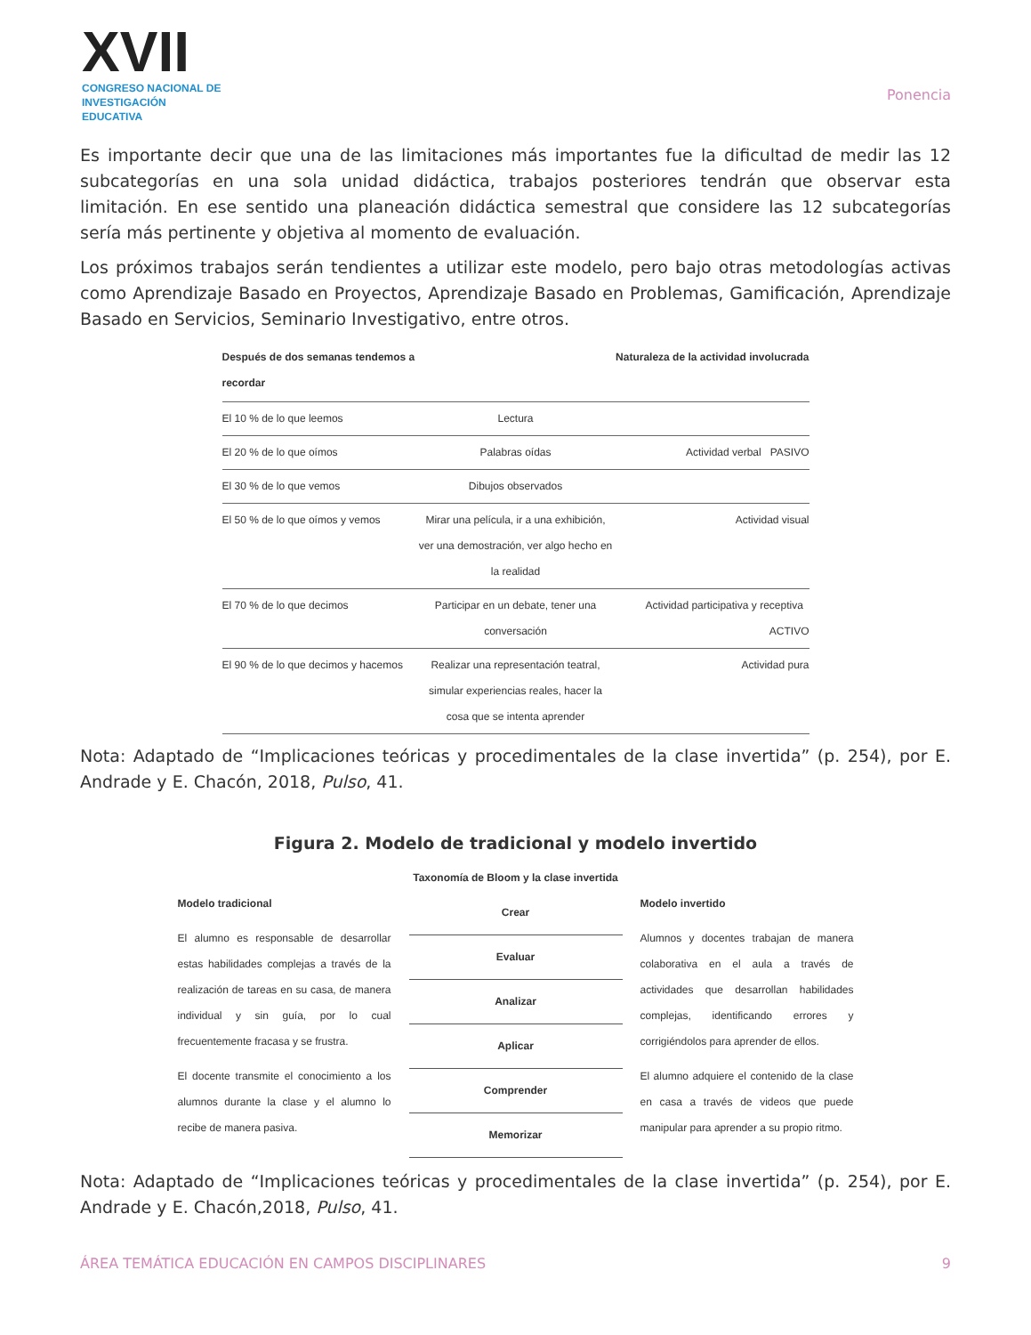XVII
CONGRESO NACIONAL DE
INVESTIGACIÓN EDUCATIVA
Ponencia
Es importante decir que una de las limitaciones más importantes fue la dificultad de medir las 12 subcategorías en una sola unidad didáctica, trabajos posteriores tendrán que observar esta limitación. En ese sentido una planeación didáctica semestral que considere las 12 subcategorías sería más pertinente y objetiva al momento de evaluación.
Los próximos trabajos serán tendientes a utilizar este modelo, pero bajo otras metodologías activas como Aprendizaje Basado en Proyectos, Aprendizaje Basado en Problemas, Gamificación, Aprendizaje Basado en Servicios, Seminario Investigativo, entre otros.
Después de dos semanas tendemos a recordar
Naturaleza de la actividad involucrada
El 10 % de lo que leemos Lectura
El 20 % de lo que oímos Palabras oídas Actividad verbal PASIVO
El 30 % de lo que vemos Dibujos observados
El 50 % de lo que oímos y vemos
Mirar una película, ir a una exhibición, ver una demostración, ver algo hecho en la realidad
Actividad visual
El 70 % de lo que decimos Participar en un debate, tener una conversación
Actividad participativa y receptiva ACTIVO
El 90 % de lo que decimos y hacemos
Realizar una representación teatral, simular experiencias reales, hacer la cosa que se intenta aprender
Actividad pura
Nota: Adaptado de “Implicaciones teóricas y procedimentales de la clase invertida” (p. 254), por E. Andrade y E. Chacón, 2018, Pulso, 41.
Figura 2. Modelo de tradicional y modelo invertido
Taxonomía de Bloom y la clase invertida
Modelo tradicional
El alumno es responsable de desarrollar estas habilidades complejas a través de la realización de tareas en su casa, de manera individual y sin guía, por lo cual frecuentemente fracasa y se frustra.
El docente transmite el conocimiento a los alumnos durante la clase y el alumno lo recibe de manera pasiva.
Crear
Evaluar
Analizar
Aplicar
Comprender
Memorizar
Modelo invertido
Alumnos y docentes trabajan de manera colaborativa en el aula a través de actividades que desarrollan habilidades complejas, identificando errores y corrigiéndolos para aprender de ellos.
El alumno adquiere el contenido de la clase en casa a través de videos que puede manipular para aprender a su propio ritmo.
Nota: Adaptado de “Implicaciones teóricas y procedimentales de la clase invertida” (p. 254), por E. Andrade y E. Chacón,2018, Pulso, 41.
ÁREA TEMÁTICA EDUCACIÓN EN CAMPOS DISCIPLINARES 9